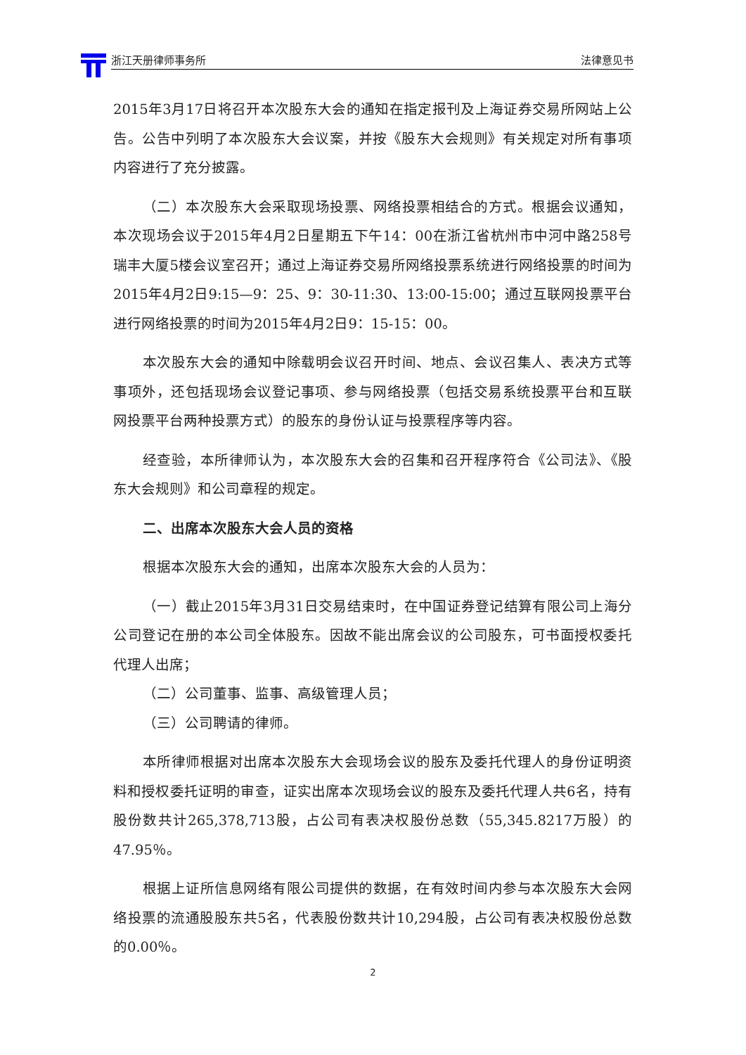浙江天册律师事务所 法律意见书
2015年3月17日将召开本次股东大会的通知在指定报刊及上海证券交易所网站上公告。公告中列明了本次股东大会议案，并按《股东大会规则》有关规定对所有事项内容进行了充分披露。
（二）本次股东大会采取现场投票、网络投票相结合的方式。根据会议通知，本次现场会议于2015年4月2日星期五下午14：00在浙江省杭州市中河中路258号瑞丰大厦5楼会议室召开；通过上海证券交易所网络投票系统进行网络投票的时间为2015年4月2日9:15—9：25、9：30-11:30、13:00-15:00；通过互联网投票平台进行网络投票的时间为2015年4月2日9：15-15：00。
本次股东大会的通知中除载明会议召开时间、地点、会议召集人、表决方式等事项外，还包括现场会议登记事项、参与网络投票（包括交易系统投票平台和互联网投票平台两种投票方式）的股东的身份认证与投票程序等内容。
经查验，本所律师认为，本次股东大会的召集和召开程序符合《公司法》、《股东大会规则》和公司章程的规定。
二、出席本次股东大会人员的资格
根据本次股东大会的通知，出席本次股东大会的人员为：
（一）截止2015年3月31日交易结束时，在中国证券登记结算有限公司上海分公司登记在册的本公司全体股东。因故不能出席会议的公司股东，可书面授权委托代理人出席；
（二）公司董事、监事、高级管理人员；
（三）公司聘请的律师。
本所律师根据对出席本次股东大会现场会议的股东及委托代理人的身份证明资料和授权委托证明的审查，证实出席本次现场会议的股东及委托代理人共6名，持有股份数共计265,378,713股，占公司有表决权股份总数（55,345.8217万股）的47.95％。
根据上证所信息网络有限公司提供的数据，在有效时间内参与本次股东大会网络投票的流通股股东共5名，代表股份数共计10,294股，占公司有表决权股份总数的0.00％。
2